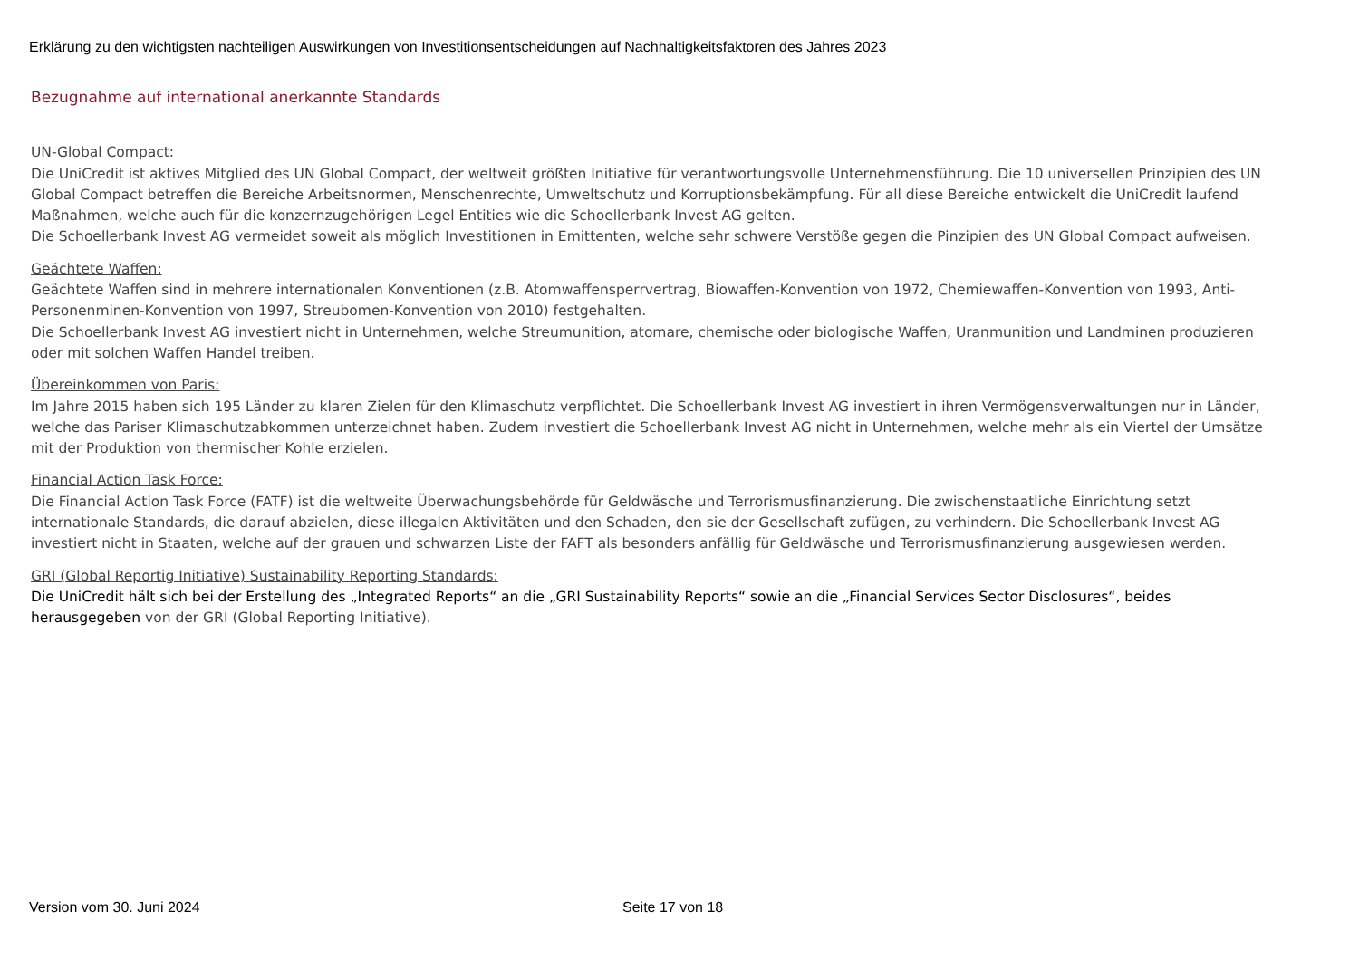Erklärung zu den wichtigsten nachteiligen Auswirkungen von Investitionsentscheidungen auf Nachhaltigkeitsfaktoren des Jahres 2023
Bezugnahme auf international anerkannte Standards
UN-Global Compact:
Die UniCredit ist aktives Mitglied des UN Global Compact, der weltweit größten Initiative für verantwortungsvolle Unternehmensführung. Die 10 universellen Prinzipien des UN Global Compact betreffen die Bereiche Arbeitsnormen, Menschenrechte, Umweltschutz und Korruptionsbekämpfung. Für all diese Bereiche entwickelt die UniCredit laufend Maßnahmen, welche auch für die konzernzugehörigen Legel Entities wie die Schoellerbank Invest AG gelten.
Die Schoellerbank Invest AG vermeidet soweit als möglich Investitionen in Emittenten, welche sehr schwere Verstöße gegen die Pinzipien des UN Global Compact aufweisen.
Geächtete Waffen:
Geächtete Waffen sind in mehrere internationalen Konventionen (z.B. Atomwaffensperrvertrag, Biowaffen-Konvention von 1972, Chemiewaffen-Konvention von 1993, Anti-Personenminen-Konvention von 1997, Streubomen-Konvention von 2010) festgehalten.
Die Schoellerbank Invest AG investiert nicht in Unternehmen, welche Streumunition, atomare, chemische oder biologische Waffen, Uranmunition und Landminen produzieren oder mit solchen Waffen Handel treiben.
Übereinkommen von Paris:
Im Jahre 2015 haben sich 195 Länder zu klaren Zielen für den Klimaschutz verpflichtet. Die Schoellerbank Invest AG investiert in ihren Vermögensverwaltungen nur in Länder, welche das Pariser Klimaschutzabkommen unterzeichnet haben. Zudem investiert die Schoellerbank Invest AG nicht in Unternehmen, welche mehr als ein Viertel der Umsätze mit der Produktion von thermischer Kohle erzielen.
Financial Action Task Force:
Die Financial Action Task Force (FATF) ist die weltweite Überwachungsbehörde für Geldwäsche und Terrorismusfinanzierung. Die zwischenstaatliche Einrichtung setzt internationale Standards, die darauf abzielen, diese illegalen Aktivitäten und den Schaden, den sie der Gesellschaft zufügen, zu verhindern. Die Schoellerbank Invest AG investiert nicht in Staaten, welche auf der grauen und schwarzen Liste der FAFT als besonders anfällig für Geldwäsche und Terrorismusfinanzierung ausgewiesen werden.
GRI (Global Reportig Initiative) Sustainability Reporting Standards:
Die UniCredit hält sich bei der Erstellung des „Integrated Reports“ an die „GRI Sustainability Reports“ sowie an die „Financial Services Sector Disclosures“, beides herausgegeben von der GRI (Global Reporting Initiative).
Version vom 30. Juni 2024 Seite 17 von 18